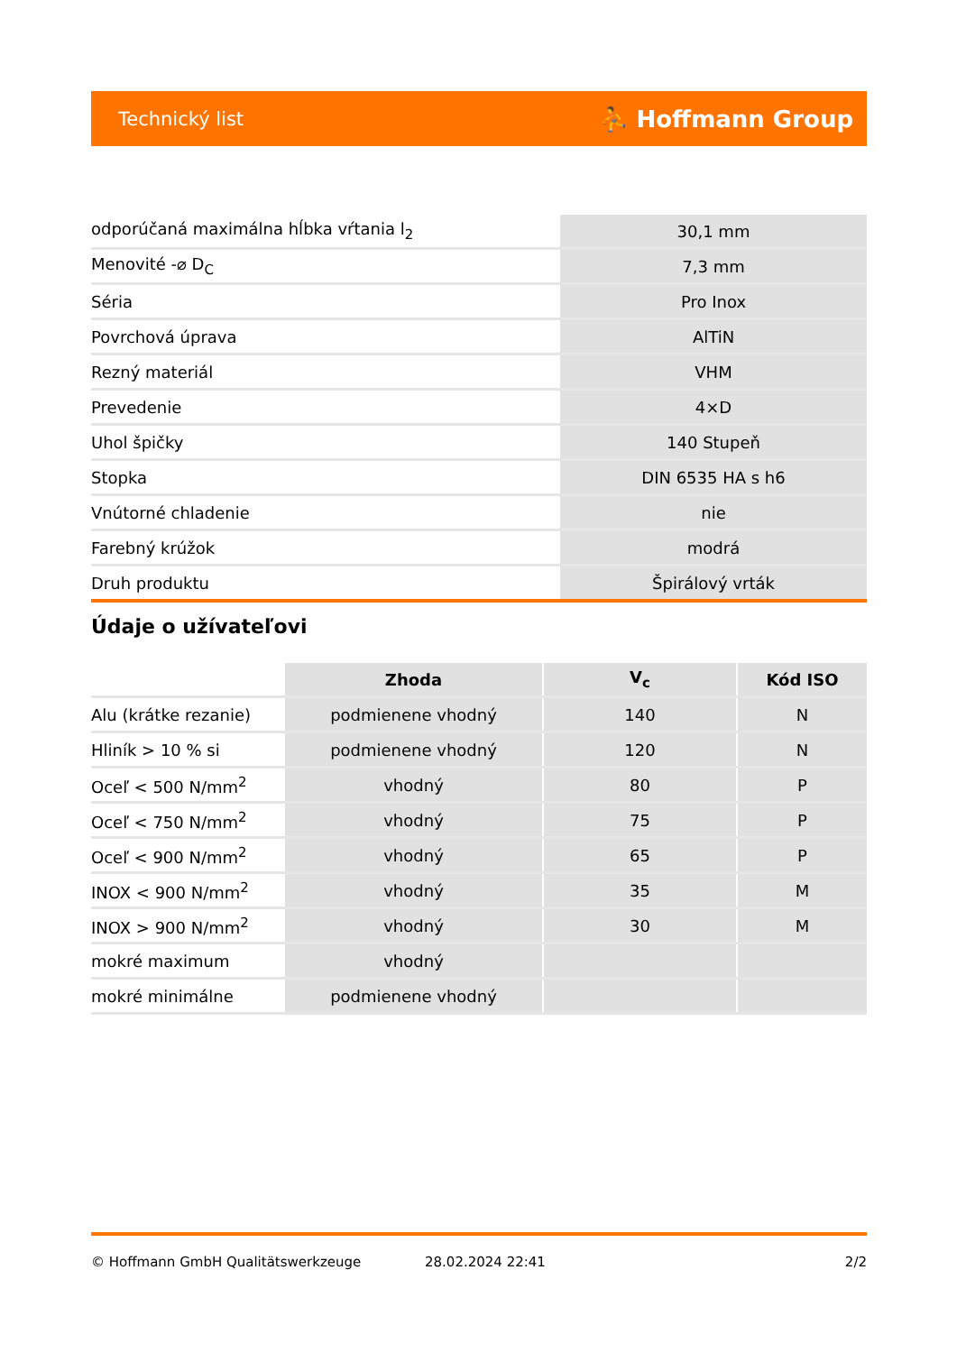Technický list ⛹ Hoffmann Group
| odporúčaná maximálna hĺbka vŕtania l<sub>2</sub> | 30,1 mm |
| Menovité -⌀ D<sub>C</sub> | 7,3 mm |
| Séria | Pro Inox |
| Povrchová úprava | AlTiN |
| Rezný materiál | VHM |
| Prevedenie | 4×D |
| Uhol špičky | 140 Stupeň |
| Stopka | DIN 6535 HA s h6 |
| Vnútorné chladenie | nie |
| Farebný krúžok | modrá |
| Druh produktu | Špirálový vrták |
Údaje o užívateľovi
| | Zhoda | V<sub>c</sub> | Kód ISO |
| --- | --- | --- | --- |
| Alu (krátke rezanie) | podmienene vhodný | 140 | N |
| Hliník > 10 % si | podmienene vhodný | 120 | N |
| Oceľ < 500 N/mm<sup>2</sup> | vhodný | 80 | P |
| Oceľ < 750 N/mm<sup>2</sup> | vhodný | 75 | P |
| Oceľ < 900 N/mm<sup>2</sup> | vhodný | 65 | P |
| INOX < 900 N/mm<sup>2</sup> | vhodný | 35 | M |
| INOX > 900 N/mm<sup>2</sup> | vhodný | 30 | M |
| mokré maximum | vhodný | | |
| mokré minimálne | podmienene vhodný | | |
© Hoffmann GmbH Qualitätswerkzeuge 28.02.2024 22:41 2/2